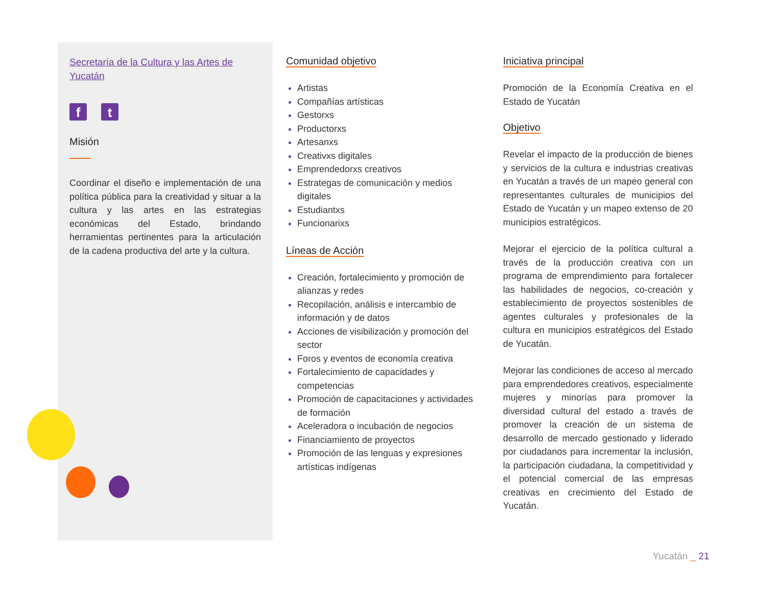Secretaría de la Cultura y las Artes de Yucatán
ft
Misión
Coordinar el diseño e implementación de una política pública para la creatividad y situar a la cultura y las artes en las estrategias económicas del Estado, brindando herramientas pertinentes para la articulación de la cadena productiva del arte y la cultura.
Comunidad objetivo
Artistas
Compañías artísticas
Gestorxs
Productorxs
Artesanxs
Creativxs digitales
Emprendedorxs creativos
Estrategas de comunicación y medios digitales
Estudiantxs
Funcionarixs
Líneas de Acción
Creación, fortalecimiento y promoción de alianzas y redes
Recopilación, análisis e intercambio de información y de datos
Acciones de visibilización y promoción del sector
Foros y eventos de economía creativa
Fortalecimiento de capacidades y competencias
Promoción de capacitaciones y actividades de formación
Aceleradora o incubación de negocios
Financiamiento de proyectos
Promoción de las lenguas y expresiones artísticas indígenas
Iniciativa principal
Promoción de la Economía Creativa en el Estado de Yucatán
Objetivo
Revelar el impacto de la producción de bienes y servicios de la cultura e industrias creativas en Yucatán a través de un mapeo general con representantes culturales de municipios del Estado de Yucatán y un mapeo extenso de 20 municipios estratégicos.
Mejorar el ejercicio de la política cultural a través de la producción creativa con un programa de emprendimiento para fortalecer las habilidades de negocios, co-creación y establecimiento de proyectos sostenibles de agentes culturales y profesionales de la cultura en municipios estratégicos del Estado de Yucatán.
Mejorar las condiciones de acceso al mercado para emprendedores creativos, especialmente mujeres y minorías para promover la diversidad cultural del estado a través de promover la creación de un sistema de desarrollo de mercado gestionado y liderado por ciudadanos para incrementar la inclusión, la participación ciudadana, la competitividad y el potencial comercial de las empresas creativas en crecimiento del Estado de Yucatán.
Yucatán _ 21